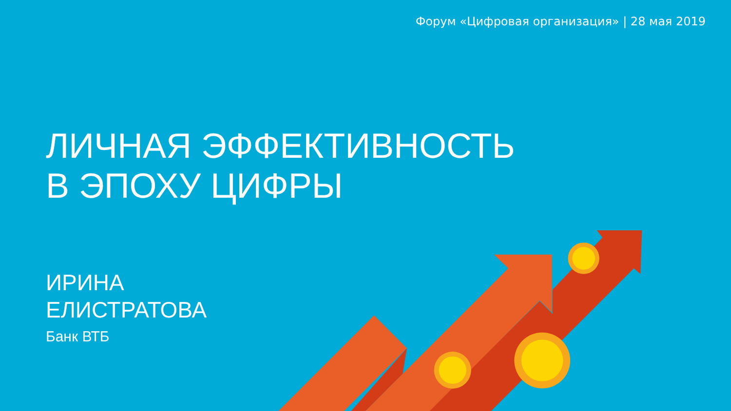Форум «Цифровая организация» | 28 мая 2019
ЛИЧНАЯ ЭФФЕКТИВНОСТЬ
В ЭПОХУ ЦИФРЫ
ИРИНА
ЕЛИСТРАТОВА
Банк ВТБ